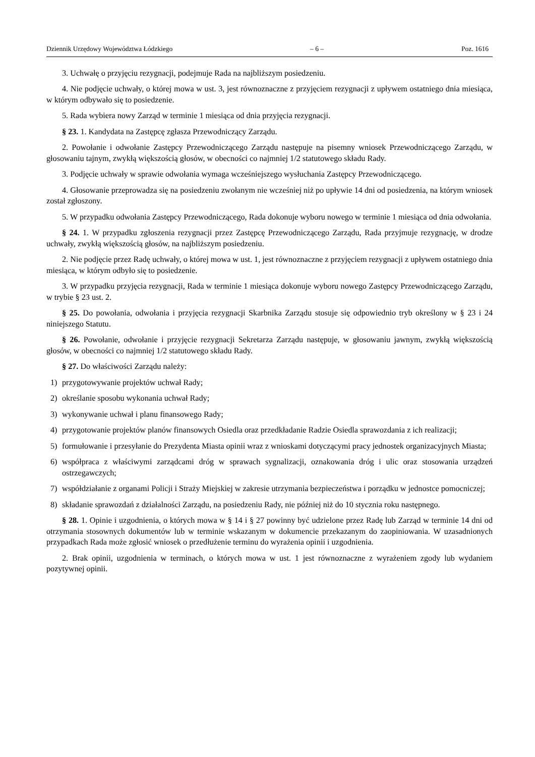Dziennik Urzędowy Województwa Łódzkiego – 6 – Poz. 1616
3. Uchwałę o przyjęciu rezygnacji, podejmuje Rada na najbliższym posiedzeniu.
4. Nie podjęcie uchwały, o której mowa w ust. 3, jest równoznaczne z przyjęciem rezygnacji z upływem ostatniego dnia miesiąca, w którym odbywało się to posiedzenie.
5. Rada wybiera nowy Zarząd w terminie 1 miesiąca od dnia przyjęcia rezygnacji.
§ 23. 1. Kandydata na Zastępcę zgłasza Przewodniczący Zarządu.
2. Powołanie i odwołanie Zastępcy Przewodniczącego Zarządu następuje na pisemny wniosek Przewodniczącego Zarządu, w głosowaniu tajnym, zwykłą większością głosów, w obecności co najmniej 1/2 statutowego składu Rady.
3. Podjęcie uchwały w sprawie odwołania wymaga wcześniejszego wysłuchania Zastępcy Przewodniczącego.
4. Głosowanie przeprowadza się na posiedzeniu zwołanym nie wcześniej niż po upływie 14 dni od posiedzenia, na którym wniosek został zgłoszony.
5. W przypadku odwołania Zastępcy Przewodniczącego, Rada dokonuje wyboru nowego w terminie 1 miesiąca od dnia odwołania.
§ 24. 1. W przypadku zgłoszenia rezygnacji przez Zastępcę Przewodniczącego Zarządu, Rada przyjmuje rezygnację, w drodze uchwały, zwykłą większością głosów, na najbliższym posiedzeniu.
2. Nie podjęcie przez Radę uchwały, o której mowa w ust. 1, jest równoznaczne z przyjęciem rezygnacji z upływem ostatniego dnia miesiąca, w którym odbyło się to posiedzenie.
3. W przypadku przyjęcia rezygnacji, Rada w terminie 1 miesiąca dokonuje wyboru nowego Zastępcy Przewodniczącego Zarządu, w trybie § 23 ust. 2.
§ 25. Do powołania, odwołania i przyjęcia rezygnacji Skarbnika Zarządu stosuje się odpowiednio tryb określony w § 23 i 24 niniejszego Statutu.
§ 26. Powołanie, odwołanie i przyjęcie rezygnacji Sekretarza Zarządu następuje, w głosowaniu jawnym, zwykłą większością głosów, w obecności co najmniej 1/2 statutowego składu Rady.
§ 27. Do właściwości Zarządu należy:
1) przygotowywanie projektów uchwał Rady;
2) określanie sposobu wykonania uchwał Rady;
3) wykonywanie uchwał i planu finansowego Rady;
4) przygotowanie projektów planów finansowych Osiedla oraz przedkładanie Radzie Osiedla sprawozdania z ich realizacji;
5) formułowanie i przesyłanie do Prezydenta Miasta opinii wraz z wnioskami dotyczącymi pracy jednostek organizacyjnych Miasta;
6) współpraca z właściwymi zarządcami dróg w sprawach sygnalizacji, oznakowania dróg i ulic oraz stosowania urządzeń ostrzegawczych;
7) współdziałanie z organami Policji i Straży Miejskiej w zakresie utrzymania bezpieczeństwa i porządku w jednostce pomocniczej;
8) składanie sprawozdań z działalności Zarządu, na posiedzeniu Rady, nie później niż do 10 stycznia roku następnego.
§ 28. 1. Opinie i uzgodnienia, o których mowa w § 14 i § 27 powinny być udzielone przez Radę lub Zarząd w terminie 14 dni od otrzymania stosownych dokumentów lub w terminie wskazanym w dokumencie przekazanym do zaopiniowania. W uzasadnionych przypadkach Rada może zgłosić wniosek o przedłużenie terminu do wyrażenia opinii i uzgodnienia.
2. Brak opinii, uzgodnienia w terminach, o których mowa w ust. 1 jest równoznaczne z wyrażeniem zgody lub wydaniem pozytywnej opinii.